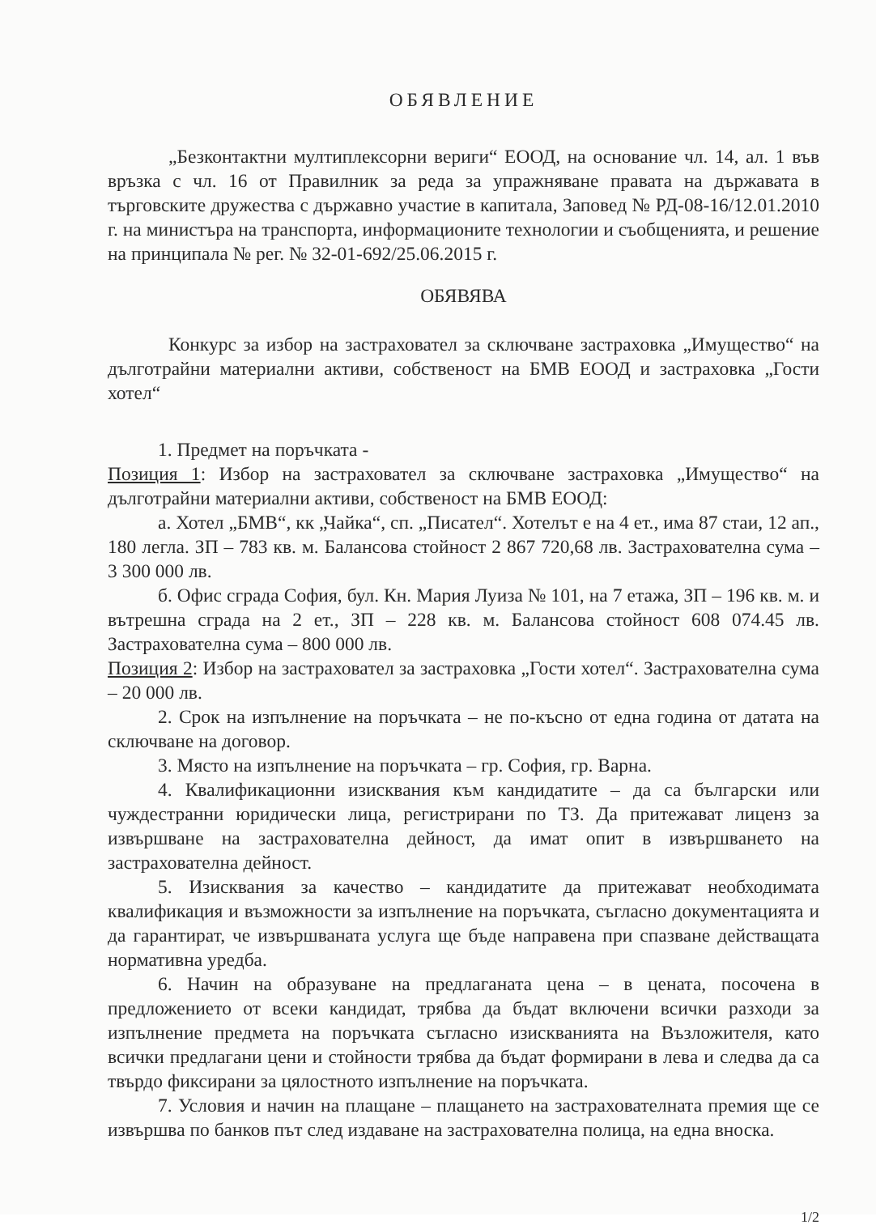ОБЯВЛЕНИЕ
„Безконтактни мултиплексорни вериги“ ЕООД, на основание чл. 14, ал. 1 във връзка с чл. 16 от Правилник за реда за упражняване правата на държавата в търговските дружества с държавно участие в капитала, Заповед № РД-08-16/12.01.2010 г. на министъра на транспорта, информационите технологии и съобщенията, и решение на принципала № рег. № 32-01-692/25.06.2015 г.
ОБЯВЯВА
Конкурс за избор на застраховател за сключване застраховка „Имущество“ на дълготрайни материални активи, собственост на БМВ ЕООД и застраховка „Гости хотел“
1. Предмет на поръчката -
Позиция 1: Избор на застраховател за сключване застраховка „Имущество“ на дълготрайни материални активи, собственост на БМВ ЕООД:
а. Хотел „БМВ“, кк „Чайка“, сп. „Писател“. Хотелът е на 4 ет., има 87 стаи, 12 ап., 180 легла. ЗП – 783 кв. м. Балансова стойност 2 867 720,68 лв. Застрахователна сума – 3 300 000 лв.
б. Офис сграда София, бул. Кн. Мария Луиза № 101, на 7 етажа, ЗП – 196 кв. м. и вътрешна сграда на 2 ет., ЗП – 228 кв. м. Балансова стойност 608 074.45 лв. Застрахователна сума – 800 000 лв.
Позиция 2: Избор на застраховател за застраховка „Гости хотел“. Застрахователна сума – 20 000 лв.
2. Срок на изпълнение на поръчката – не по-късно от една година от датата на сключване на договор.
3. Място на изпълнение на поръчката – гр. София, гр. Варна.
4. Квалификационни изисквания към кандидатите – да са български или чуждестранни юридически лица, регистрирани по ТЗ. Да притежават лиценз за извършване на застрахователна дейност, да имат опит в извършването на застрахователна дейност.
5. Изисквания за качество – кандидатите да притежават необходимата квалификация и възможности за изпълнение на поръчката, съгласно документацията и да гарантират, че извършваната услуга ще бъде направена при спазване действащата нормативна уредба.
6. Начин на образуване на предлаганата цена – в цената, посочена в предложението от всеки кандидат, трябва да бъдат включени всички разходи за изпълнение предмета на поръчката съгласно изискванията на Възложителя, като всички предлагани цени и стойности трябва да бъдат формирани в лева и следва да са твърдо фиксирани за цялостното изпълнение на поръчката.
7. Условия и начин на плащане – плащането на застрахователната премия ще се извършва по банков път след издаване на застрахователна полица, на една вноска.
1/2